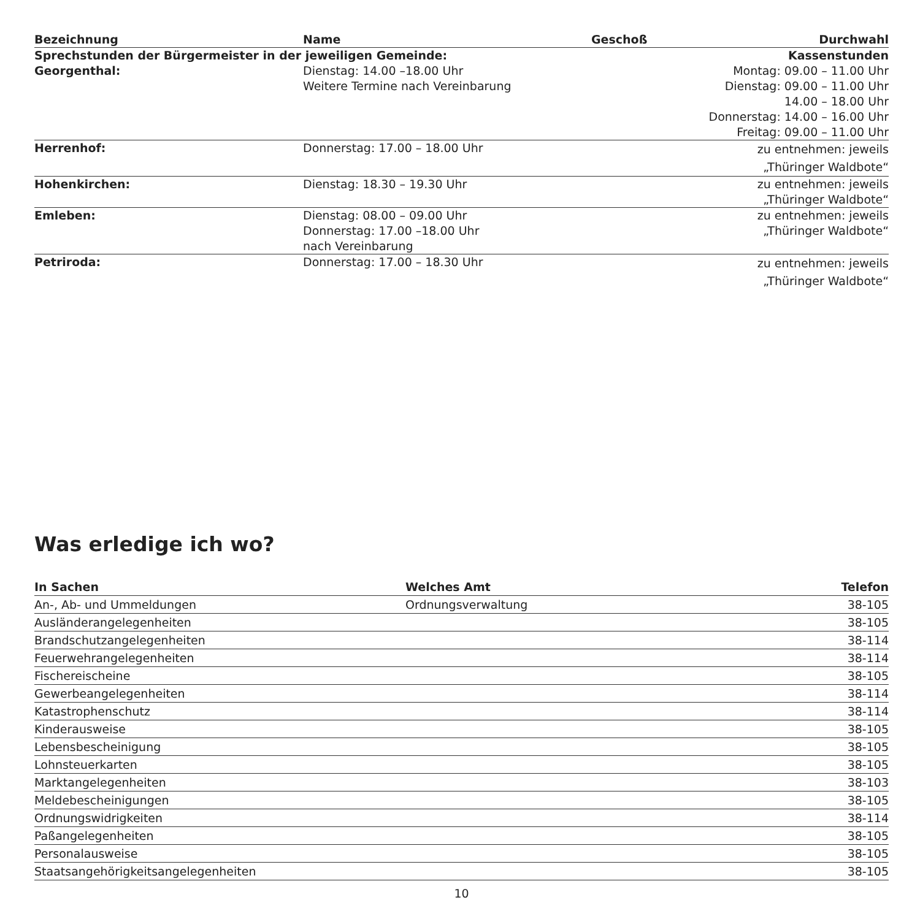| Bezeichnung | Name | Geschoß | Durchwahl |
| --- | --- | --- | --- |
| Sprechstunden der Bürgermeister in der jeweiligen Gemeinde: | | | Kassenstunden |
| Georgenthal: | Dienstag: 14.00 –18.00 Uhr Weitere Termine nach Vereinbarung | | Montag: 09.00 – 11.00 Uhr Dienstag: 09.00 – 11.00 Uhr 14.00 – 18.00 Uhr Donnerstag: 14.00 – 16.00 Uhr Freitag: 09.00 – 11.00 Uhr |
| Herrenhof: | Donnerstag: 17.00 – 18.00 Uhr | | zu entnehmen: jeweils „Thüringer Waldbote“ |
| Hohenkirchen: | Dienstag: 18.30 – 19.30 Uhr | | zu entnehmen: jeweils „Thüringer Waldbote“ |
| Emleben: | Dienstag: 08.00 – 09.00 Uhr Donnerstag: 17.00 –18.00 Uhr nach Vereinbarung | | zu entnehmen: jeweils „Thüringer Waldbote“ |
| Petriroda: | Donnerstag: 17.00 – 18.30 Uhr | | zu entnehmen: jeweils „Thüringer Waldbote“ |
Was erledige ich wo?
| In Sachen | Welches Amt | Telefon |
| --- | --- | --- |
| An-, Ab- und Ummeldungen | Ordnungsverwaltung | 38-105 |
| Ausländerangelegenheiten | | 38-105 |
| Brandschutzangelegenheiten | | 38-114 |
| Feuerwehrangelegenheiten | | 38-114 |
| Fischereischeine | | 38-105 |
| Gewerbeangelegenheiten | | 38-114 |
| Katastrophenschutz | | 38-114 |
| Kinderausweise | | 38-105 |
| Lebensbescheinigung | | 38-105 |
| Lohnsteuerkarten | | 38-105 |
| Marktangelegenheiten | | 38-103 |
| Meldebescheinigungen | | 38-105 |
| Ordnungswidrigkeiten | | 38-114 |
| Paßangelegenheiten | | 38-105 |
| Personalausweise | | 38-105 |
| Staatsangehörigkeitsangelegenheiten | | 38-105 |
10